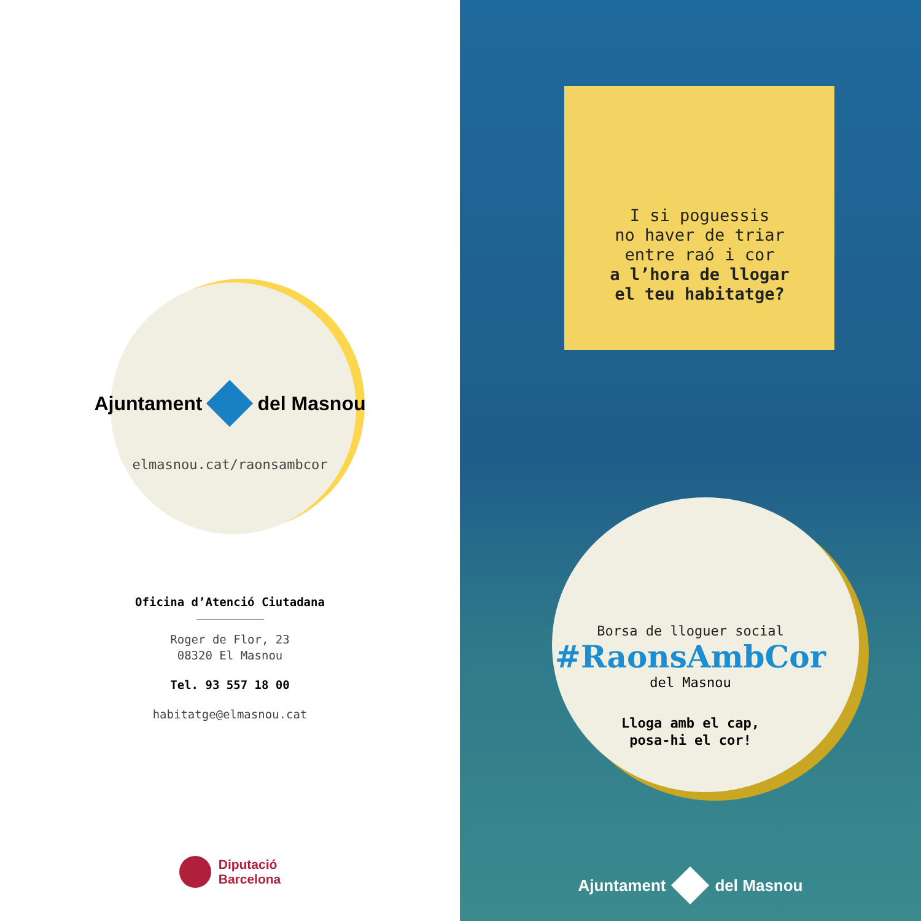Ajuntament del Masnou
elmasnou.cat/raonsambcor
Oficina d’Atenció Ciutadana
Roger de Flor, 23
08320 El Masnou
Tel. 93 557 18 00
habitatge@elmasnou.cat
Diputació
Barcelona
I si poguessis
no haver de triar
entre raó i cor
a l’hora de llogar
el teu habitatge?
Borsa de lloguer social
#RaonsAmbCor
del Masnou
Lloga amb el cap,
posa-hi el cor!
Ajuntament del Masnou